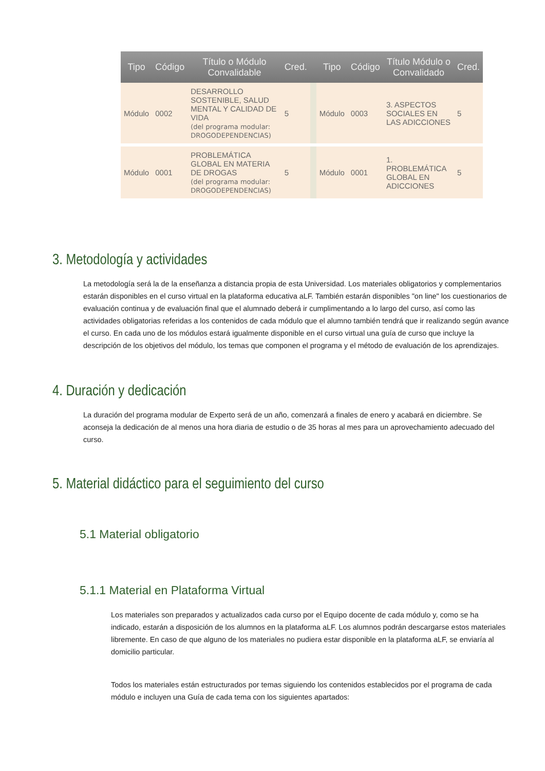| Tipo | Código | Título o Módulo Convalidable | Cred. | | Tipo | Código | Título Módulo o Convalidado | Cred. |
| --- | --- | --- | --- | --- | --- | --- | --- | --- |
| Módulo | 0002 | DESARROLLO SOSTENIBLE, SALUD MENTAL Y CALIDAD DE VIDA (del programa modular: DROGODEPENDENCIAS) | 5 | | Módulo | 0003 | 3. ASPECTOS SOCIALES EN LAS ADICCIONES | 5 |
| Módulo | 0001 | PROBLEMÁTICA GLOBAL EN MATERIA DE DROGAS (del programa modular: DROGODEPENDENCIAS) | 5 | | Módulo | 0001 | 1. PROBLEMÁTICA GLOBAL EN ADICCIONES | 5 |
3. Metodología y actividades
La metodología será la de la enseñanza a distancia propia de esta Universidad. Los materiales obligatorios y complementarios estarán disponibles en el curso virtual en la plataforma educativa aLF. También estarán disponibles "on line" los cuestionarios de evaluación continua y de evaluación final que el alumnado deberá ir cumplimentando a lo largo del curso, así como las actividades obligatorias referidas a los contenidos de cada módulo que el alumno también tendrá que ir realizando según avance el curso. En cada uno de los módulos estará igualmente disponible en el curso virtual una guía de curso que incluye la descripción de los objetivos del módulo, los temas que componen el programa y el método de evaluación de los aprendizajes.
4. Duración y dedicación
La duración del programa modular de Experto será de un año, comenzará a finales de enero y acabará en diciembre. Se aconseja la dedicación de al menos una hora diaria de estudio o de 35 horas al mes para un aprovechamiento adecuado del curso.
5. Material didáctico para el seguimiento del curso
5.1 Material obligatorio
5.1.1 Material en Plataforma Virtual
Los materiales son preparados y actualizados cada curso por el Equipo docente de cada módulo y, como se ha indicado, estarán a disposición de los alumnos en la plataforma aLF. Los alumnos podrán descargarse estos materiales libremente. En caso de que alguno de los materiales no pudiera estar disponible en la plataforma aLF, se enviaría al domicilio particular.
Todos los materiales están estructurados por temas siguiendo los contenidos establecidos por el programa de cada módulo e incluyen una Guía de cada tema con los siguientes apartados: